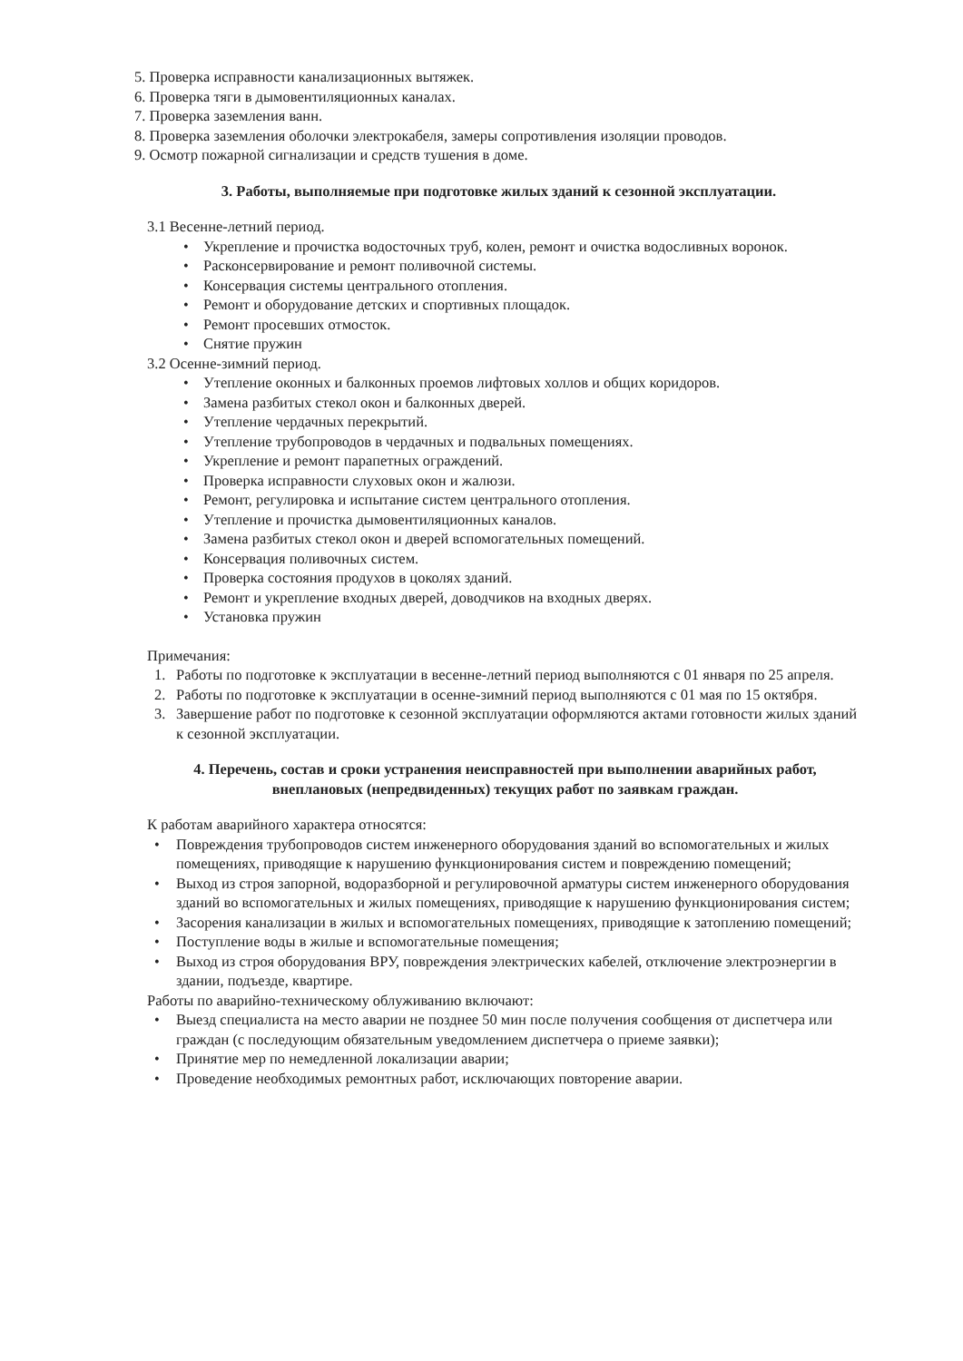5. Проверка исправности канализационных вытяжек.
6. Проверка тяги в дымовентиляционных каналах.
7. Проверка заземления ванн.
8. Проверка заземления оболочки электрокабеля, замеры сопротивления изоляции проводов.
9. Осмотр пожарной сигнализации и средств тушения в доме.
3. Работы, выполняемые при подготовке жилых зданий к сезонной эксплуатации.
3.1 Весенне-летний период.
• Укрепление и прочистка водосточных труб, колен, ремонт и очистка водосливных воронок.
• Расконсервирование и ремонт поливочной системы.
• Консервация системы центрального отопления.
• Ремонт и оборудование детских и спортивных площадок.
• Ремонт просевших отмосток.
• Снятие пружин
3.2 Осенне-зимний период.
• Утепление оконных и балконных проемов лифтовых холлов и общих коридоров.
• Замена разбитых стекол окон и балконных дверей.
• Утепление чердачных перекрытий.
• Утепление трубопроводов в чердачных и подвальных помещениях.
• Укрепление и ремонт парапетных ограждений.
• Проверка исправности слуховых окон и жалюзи.
• Ремонт, регулировка и испытание систем центрального отопления.
• Утепление и прочистка дымовентиляционных каналов.
• Замена разбитых стекол окон и дверей вспомогательных помещений.
• Консервация поливочных систем.
• Проверка состояния продухов в цоколях зданий.
• Ремонт и укрепление входных дверей, доводчиков на входных дверях.
• Установка пружин
Примечания:
1. Работы по подготовке к эксплуатации в весенне-летний период выполняются с 01 января по 25 апреля.
2. Работы по подготовке к эксплуатации в осенне-зимний период выполняются с 01 мая по 15 октября.
3. Завершение работ по подготовке к сезонной эксплуатации оформляются актами готовности жилых зданий к сезонной эксплуатации.
4. Перечень, состав и сроки устранения неисправностей при выполнении аварийных работ, внеплановых (непредвиденных) текущих работ по заявкам граждан.
К работам аварийного характера относятся:
• Повреждения трубопроводов систем инженерного оборудования зданий во вспомогательных и жилых помещениях, приводящие к нарушению функционирования систем и повреждению помещений;
• Выход из строя запорной, водоразборной и регулировочной арматуры систем инженерного оборудования зданий во вспомогательных и жилых помещениях, приводящие к нарушению функционирования систем;
• Засорения канализации в жилых и вспомогательных помещениях, приводящие к затоплению помещений;
• Поступление воды в жилые и вспомогательные помещения;
• Выход из строя оборудования ВРУ, повреждения электрических кабелей, отключение электроэнергии в здании, подъезде, квартире.
Работы по аварийно-техническому облуживанию включают:
• Выезд специалиста на место аварии не позднее 50 мин после получения сообщения от диспетчера или граждан (с последующим обязательным уведомлением диспетчера о приеме заявки);
• Принятие мер по немедленной локализации аварии;
• Проведение необходимых ремонтных работ, исключающих повторение аварии.